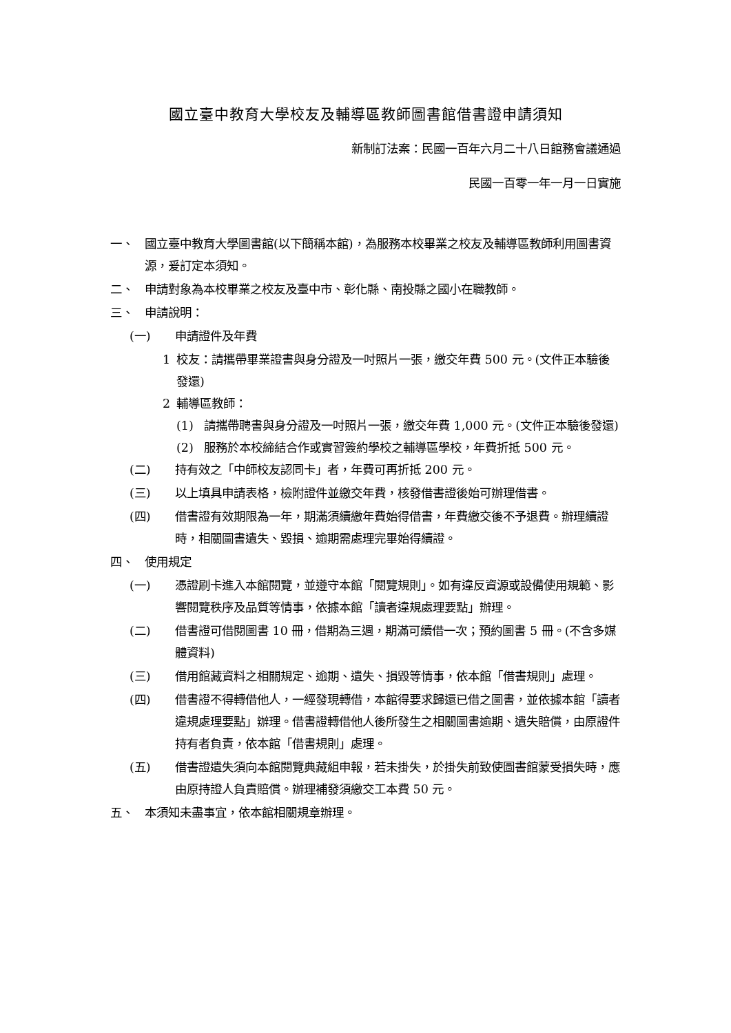國立臺中教育大學校友及輔導區教師圖書館借書證申請須知
新制訂法案：民國一百年六月二十八日館務會議通過
民國一百零一年一月一日實施
一、 國立臺中教育大學圖書館(以下簡稱本館)，為服務本校畢業之校友及輔導區教師利用圖書資源，爰訂定本須知。
二、 申請對象為本校畢業之校友及臺中市、彰化縣、南投縣之國小在職教師。
三、 申請說明：
(一) 申請證件及年費
1 校友：請攜帶畢業證書與身分證及一吋照片一張，繳交年費 500 元。(文件正本驗後發還)
2 輔導區教師：
(1) 請攜帶聘書與身分證及一吋照片一張，繳交年費 1,000 元。(文件正本驗後發還)
(2) 服務於本校締結合作或實習簽約學校之輔導區學校，年費折抵 500 元。
(二) 持有效之「中師校友認同卡」者，年費可再折抵 200 元。
(三) 以上填具申請表格，檢附證件並繳交年費，核發借書證後始可辦理借書。
(四) 借書證有效期限為一年，期滿須續繳年費始得借書，年費繳交後不予退費。辦理續證時，相關圖書遺失、毀損、逾期需處理完畢始得續證。
四、 使用規定
(一) 憑證刷卡進入本館閱覽，並遵守本館「閱覽規則」。如有違反資源或設備使用規範、影響閱覽秩序及品質等情事，依據本館「讀者違規處理要點」辦理。
(二) 借書證可借閱圖書 10 冊，借期為三週，期滿可續借一次；預約圖書 5 冊。(不含多媒體資料)
(三) 借用館藏資料之相關規定、逾期、遺失、損毀等情事，依本館「借書規則」處理。
(四) 借書證不得轉借他人，一經發現轉借，本館得要求歸還已借之圖書，並依據本館「讀者違規處理要點」辦理。借書證轉借他人後所發生之相關圖書逾期、遺失賠償，由原證件持有者負責，依本館「借書規則」處理。
(五) 借書證遺失須向本館閱覽典藏組申報，若未掛失，於掛失前致使圖書館蒙受損失時，應由原持證人負責賠償。辦理補發須繳交工本費 50 元。
五、 本須知未盡事宜，依本館相關規章辦理。